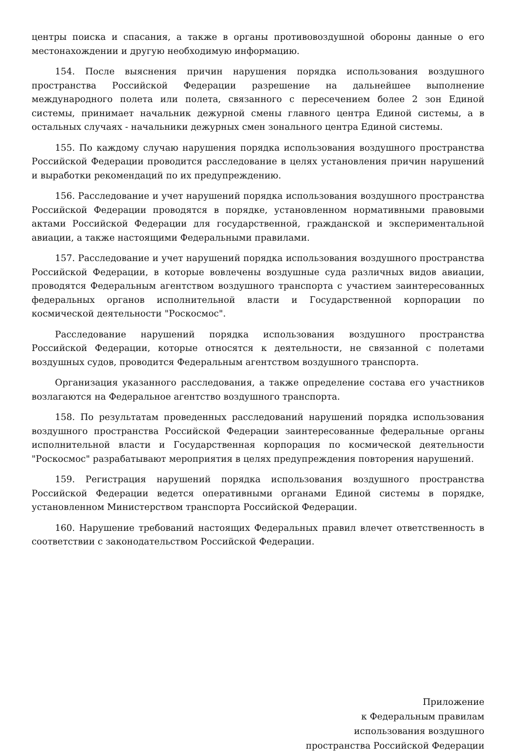центры поиска и спасания, а также в органы противовоздушной обороны данные о его местонахождении и другую необходимую информацию.
154. После выяснения причин нарушения порядка использования воздушного пространства Российской Федерации разрешение на дальнейшее выполнение международного полета или полета, связанного с пересечением более 2 зон Единой системы, принимает начальник дежурной смены главного центра Единой системы, а в остальных случаях - начальники дежурных смен зонального центра Единой системы.
155. По каждому случаю нарушения порядка использования воздушного пространства Российской Федерации проводится расследование в целях установления причин нарушений и выработки рекомендаций по их предупреждению.
156. Расследование и учет нарушений порядка использования воздушного пространства Российской Федерации проводятся в порядке, установленном нормативными правовыми актами Российской Федерации для государственной, гражданской и экспериментальной авиации, а также настоящими Федеральными правилами.
157. Расследование и учет нарушений порядка использования воздушного пространства Российской Федерации, в которые вовлечены воздушные суда различных видов авиации, проводятся Федеральным агентством воздушного транспорта с участием заинтересованных федеральных органов исполнительной власти и Государственной корпорации по космической деятельности "Роскосмос".
Расследование нарушений порядка использования воздушного пространства Российской Федерации, которые относятся к деятельности, не связанной с полетами воздушных судов, проводится Федеральным агентством воздушного транспорта.
Организация указанного расследования, а также определение состава его участников возлагаются на Федеральное агентство воздушного транспорта.
158. По результатам проведенных расследований нарушений порядка использования воздушного пространства Российской Федерации заинтересованные федеральные органы исполнительной власти и Государственная корпорация по космической деятельности "Роскосмос" разрабатывают мероприятия в целях предупреждения повторения нарушений.
159. Регистрация нарушений порядка использования воздушного пространства Российской Федерации ведется оперативными органами Единой системы в порядке, установленном Министерством транспорта Российской Федерации.
160. Нарушение требований настоящих Федеральных правил влечет ответственность в соответствии с законодательством Российской Федерации.
Приложение
к Федеральным правилам
использования воздушного
пространства Российской Федерации